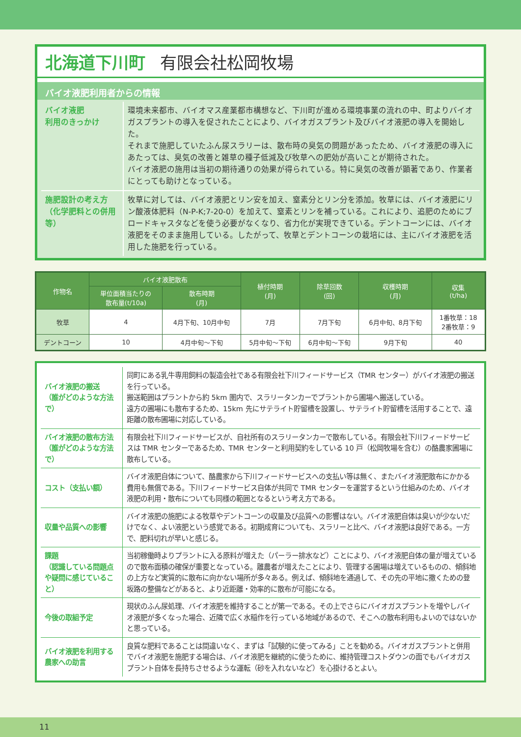北海道下川町 有限会社松岡牧場
バイオ液肥利用者からの情報
| バイオ液肥 利用のきっかけ | 環境未来都市、バイオマス産業都市構想など、下川町が進める環境事業の流れの中、町よりバイオガスプラントの導入を促されたことにより、バイオガスプラント及びバイオ液肥の導入を開始した。 それまで施肥していたふん尿スラリーは、散布時の臭気の問題があったため、バイオ液肥の導入にあたっては、臭気の改善と雑草の種子低減及び牧草への肥効が高いことが期待された。 バイオ液肥の施用は当初の期待通りの効果が得られている。特に臭気の改善が顕著であり、作業者にとっても助けとなっている。 |
| 施肥設計の考え方 （化学肥料との併用等） | 牧草に対しては、バイオ液肥とリン安を加え、窒素分とリン分を添加。牧草には、バイオ液肥にリン酸液体肥料（N-P-K;7-20-0）を加えて、窒素とリンを補っている。これにより、追肥のためにブロードキャスタなどを使う必要がなくなり、省力化が実現できている。デントコーンには、バイオ液肥をそのまま施用している。したがって、牧草とデントコーンの栽培には、主にバイオ液肥を活用した施肥を行っている。 |
| 作物名 | バイオ液肥散布 | | 植付時期 (月) | 除草回数 (回) | 収穫時期 (月) | 収集 (t/ha) |
| --- | --- | --- | --- | --- | --- | --- |
| | 単位面積当たりの 散布量(t/10a) | 散布時期 (月) | | | | |
| 牧草 | 4 | 4月下旬、10月中旬 | 7月 | 7月下旬 | 6月中旬、8月下旬 | 1番牧草：18 2番牧草：9 |
| デントコーン | 10 | 4月中旬～下旬 | 5月中旬～下旬 | 6月中旬～下旬 | 9月下旬 | 40 |
| バイオ液肥の搬送 （誰がどのような方法で） | 同町にある乳牛専用飼料の製造会社である有限会社下川フィードサービス（TMR センター）がバイオ液肥の搬送を行っている。 搬送範囲はプラントから約 5km 圏内で、スラリータンカーでプラントから圃場へ搬送している。 遠方の圃場にも散布するため、15km 先にサテライト貯留槽を設置し、サテライト貯留槽を活用することで、遠距離の散布圃場に対応している。 |
| バイオ液肥の散布方法 （誰がどのような方法で） | 有限会社下川フィードサービスが、自社所有のスラリータンカーで散布している。有限会社下川フィードサービスは TMR センターであるため、TMR センターと利用契約をしている 10 戸（松岡牧場を含む）の酪農家圃場に散布している。 |
| コスト（支払い額） | バイオ液肥自体について、酪農家から下川フィードサービスへの支払い等は無く、またバイオ液肥散布にかかる費用も無償である。下川フィードサービス自体が共同で TMR センターを運営するという仕組みのため、バイオ液肥の利用・散布についても同様の範囲となるという考え方である。 |
| 収量や品質への影響 | バイオ液肥の施肥による牧草やデントコーンの収量及び品質への影響はない。バイオ液肥自体は臭いが少ないだけでなく、よい液肥という感覚である。初期成育についても、スラリーと比べ、バイオ液肥は良好である。一方で、肥料切れが早いと感じる。 |
| 課題 （認識している問題点や疑問に感じていること） | 当初稼働時よりプラントに入る原料が増えた（パーラー排水など）ことにより、バイオ液肥自体の量が増えているので散布面積の確保が重要となっている。離農者が増えたことにより、管理する圃場は増えているものの、傾斜地の上方など実質的に散布に向かない場所が多々ある。例えば、傾斜地を通過して、その先の平地に撒くための登坂路の整備などがあると、より近距離・効率的に散布が可能になる。 |
| 今後の取組予定 | 現状のふん尿処理、バイオ液肥を維持することが第一である。その上でさらにバイオガスプラントを増やしバイオ液肥が多くなった場合、近隣で広く水稲作を行っている地域があるので、そこへの散布利用もよいのではないかと思っている。 |
| バイオ液肥を利用する農家への助言 | 良質な肥料であることは間違いなく、まずは「試験的に使ってみる」ことを勧める。バイオガスプラントと併用でバイオ液肥を施肥する場合は、バイオ液肥を継続的に使うために、維持管理コストダウンの面でもバイオガスプラント自体を長持ちさせるような運転（砂を入れないなど）を心掛けるとよい。 |
11